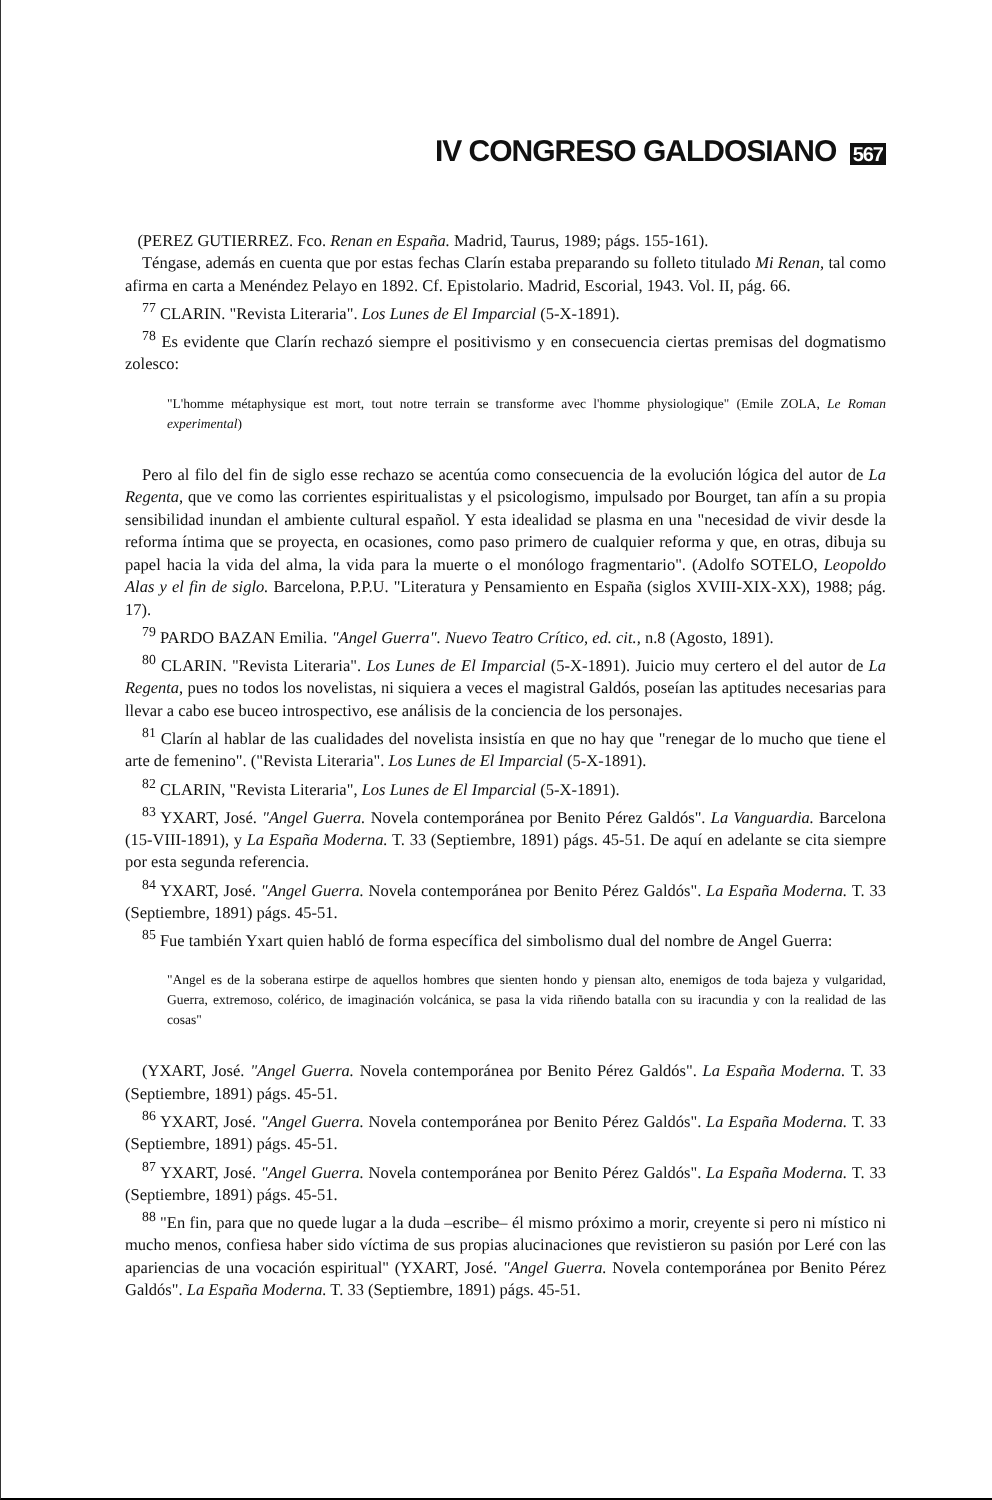IV CONGRESO GALDOSIANO 567
(PEREZ GUTIERREZ. Fco. Renan en España. Madrid, Taurus, 1989; págs. 155-161).
Téngase, además en cuenta que por estas fechas Clarín estaba preparando su folleto titulado Mi Renan, tal como afirma en carta a Menéndez Pelayo en 1892. Cf. Epistolario. Madrid, Escorial, 1943. Vol. II, pág. 66.
<sup>77</sup> CLARIN. "Revista Literaria". Los Lunes de El Imparcial (5-X-1891).
<sup>78</sup> Es evidente que Clarín rechazó siempre el positivismo y en consecuencia ciertas premisas del dogmatismo zolesco:
"L'homme métaphysique est mort, tout notre terrain se transforme avec l'homme physiologique" (Emile ZOLA, Le Roman experimental)
Pero al filo del fin de siglo esse rechazo se acentúa como consecuencia de la evolución lógica del autor de La Regenta, que ve como las corrientes espiritualistas y el psicologismo, impulsado por Bourget, tan afín a su propia sensibilidad inundan el ambiente cultural español. Y esta idealidad se plasma en una "necesidad de vivir desde la reforma íntima que se proyecta, en ocasiones, como paso primero de cualquier reforma y que, en otras, dibuja su papel hacia la vida del alma, la vida para la muerte o el monólogo fragmentario". (Adolfo SOTELO, Leopoldo Alas y el fin de siglo. Barcelona, P.P.U. "Literatura y Pensamiento en España (siglos XVIII-XIX-XX), 1988; pág. 17).
<sup>79</sup> PARDO BAZAN Emilia. "Angel Guerra". Nuevo Teatro Crítico, ed. cit., n.8 (Agosto, 1891).
<sup>80</sup> CLARIN. "Revista Literaria". Los Lunes de El Imparcial (5-X-1891). Juicio muy certero el del autor de La Regenta, pues no todos los novelistas, ni siquiera a veces el magistral Galdós, poseían las aptitudes necesarias para llevar a cabo ese buceo introspectivo, ese análisis de la conciencia de los personajes.
<sup>81</sup> Clarín al hablar de las cualidades del novelista insistía en que no hay que "renegar de lo mucho que tiene el arte de femenino". ("Revista Literaria". Los Lunes de El Imparcial (5-X-1891).
<sup>82</sup> CLARIN, "Revista Literaria", Los Lunes de El Imparcial (5-X-1891).
<sup>83</sup> YXART, José. "Angel Guerra. Novela contemporánea por Benito Pérez Galdós". La Vanguardia. Barcelona (15-VIII-1891), y La España Moderna. T. 33 (Septiembre, 1891) págs. 45-51. De aquí en adelante se cita siempre por esta segunda referencia.
<sup>84</sup> YXART, José. "Angel Guerra. Novela contemporánea por Benito Pérez Galdós". La España Moderna. T. 33 (Septiembre, 1891) págs. 45-51.
<sup>85</sup> Fue también Yxart quien habló de forma específica del simbolismo dual del nombre de Angel Guerra:
"Angel es de la soberana estirpe de aquellos hombres que sienten hondo y piensan alto, enemigos de toda bajeza y vulgaridad, Guerra, extremoso, colérico, de imaginación volcánica, se pasa la vida riñendo batalla con su iracundia y con la realidad de las cosas"
(YXART, José. "Angel Guerra. Novela contemporánea por Benito Pérez Galdós". La España Moderna. T. 33 (Septiembre, 1891) págs. 45-51.
<sup>86</sup> YXART, José. "Angel Guerra. Novela contemporánea por Benito Pérez Galdós". La España Moderna. T. 33 (Septiembre, 1891) págs. 45-51.
<sup>87</sup> YXART, José. "Angel Guerra. Novela contemporánea por Benito Pérez Galdós". La España Moderna. T. 33 (Septiembre, 1891) págs. 45-51.
<sup>88</sup> "En fin, para que no quede lugar a la duda –escribe– él mismo próximo a morir, creyente si pero ni místico ni mucho menos, confiesa haber sido víctima de sus propias alucinaciones que revistieron su pasión por Leré con las apariencias de una vocación espiritual" (YXART, José. "Angel Guerra. Novela contemporánea por Benito Pérez Galdós". La España Moderna. T. 33 (Septiembre, 1891) págs. 45-51.